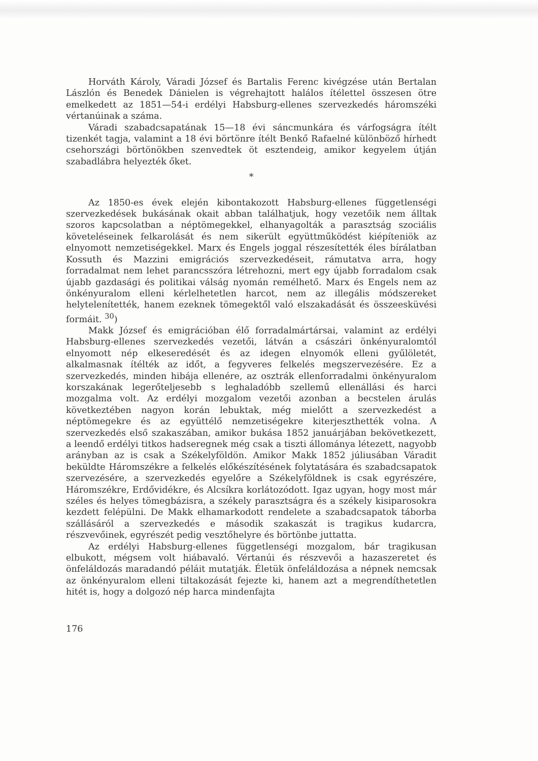Horváth Károly, Váradi József és Bartalis Ferenc kivégzése után Bertalan Lászlón és Benedek Dánielen is végrehajtott halálos ítélettel összesen ötre emelkedett az 1851—54-i erdélyi Habsburg-ellenes szervezkedés háromszéki vértanúinak a száma.
Váradi szabadcsapatának 15—18 évi sáncmunkára és várfogságra ítélt tizenkét tagja, valamint a 18 évi börtönre ítélt Benkő Rafaelné különböző hírhedt csehországi börtönökben szenvedtek öt esztendeig, amikor kegyelem útján szabadlábra helyezték őket.
*
Az 1850-es évek elején kibontakozott Habsburg-ellenes függetlenségi szervezkedések bukásának okait abban találhatjuk, hogy vezetőik nem álltak szoros kapcsolatban a néptömegekkel, elhanyagolták a parasztság szociális követeléseinek felkarolását és nem sikerült együttműködést kiépíteniök az elnyomott nemzetiségekkel. Marx és Engels joggal részesítették éles bírálatban Kossuth és Mazzini emigrációs szervezkedéseit, rámutatva arra, hogy forradalmat nem lehet parancsszóra létrehozni, mert egy újabb forradalom csak újabb gazdasági és politikai válság nyomán remélhető. Marx és Engels nem az önkényuralom elleni kérlelhetetlen harcot, nem az illegális módszereket helytelenítették, hanem ezeknek tömegektől való elszakadását és összeesküvési formáit. <sup>30</sup>)
Makk József és emigrációban élő forradalmártársai, valamint az erdélyi Habsburg-ellenes szervezkedés vezetői, látván a császári önkényuralomtól elnyomott nép elkeseredését és az idegen elnyomók elleni gyűlöletét, alkalmasnak ítélték az időt, a fegyveres felkelés megszervezésére. Ez a szervezkedés, minden hibája ellenére, az osztrák ellenforradalmi önkényuralom korszakának legerőteljesebb s leghaladóbb szellemű ellenállási és harci mozgalma volt. Az erdélyi mozgalom vezetői azonban a becstelen árulás következtében nagyon korán lebuktak, még mielőtt a szervezkedést a néptömegekre és az együttélő nemzetiségekre kiterjeszthették volna. A szervezkedés első szakaszában, amikor bukása 1852 januárjában bekövetkezett, a leendő erdélyi titkos hadseregnek még csak a tiszti állománya létezett, nagyobb arányban az is csak a Székelyföldön. Amikor Makk 1852 júliusában Váradit beküldte Háromszékre a felkelés előkészítésének folytatására és szabadcsapatok szervezésére, a szervezkedés egyelőre a Székelyföldnek is csak egyrészére, Háromszékre, Erdővidékre, és Alcsíkra korlátozódott. Igaz ugyan, hogy most már széles és helyes tömegbázisra, a székely parasztságra és a székely kisiparosokra kezdett felépülni. De Makk elhamarkodott rendelete a szabadcsapatok táborba szállásáról a szervezkedés e második szakaszát is tragikus kudarcra, részvevőinek, egyrészét pedig vesztőhelyre és börtönbe juttatta.
Az erdélyi Habsburg-ellenes függetlenségi mozgalom, bár tragikusan elbukott, mégsem volt hiábavaló. Vértanúi és részvevői a hazaszeretet és önfeláldozás maradandó péláit mutatják. Életük önfeláldozása a népnek nemcsak az önkényuralom elleni tiltakozását fejezte ki, hanem azt a megrendíthetetlen hitét is, hogy a dolgozó nép harca mindenfajta
176